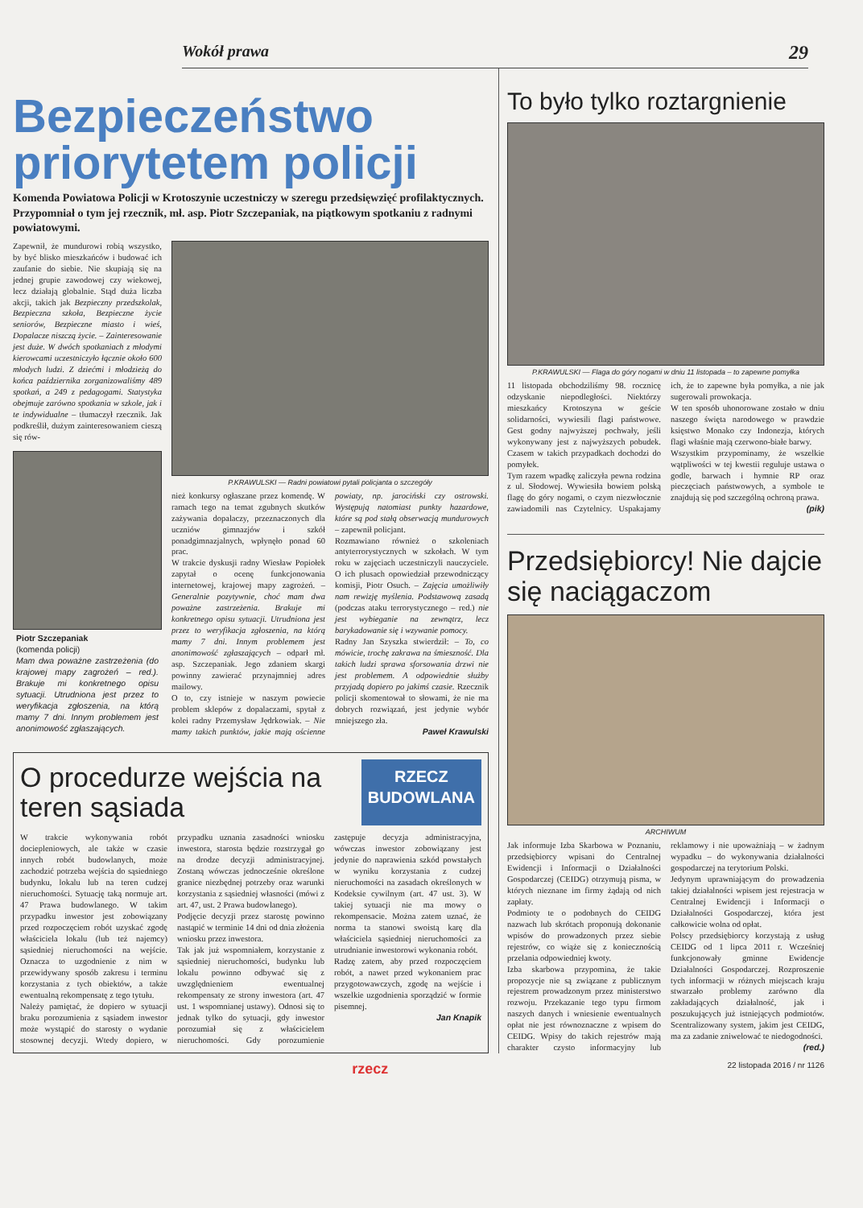Wokół prawa 29
Bezpieczeństwo priorytetem policji
Komenda Powiatowa Policji w Krotoszynie uczestniczy w szeregu przedsięwzięć profilaktycznych. Przypomniał o tym jej rzecznik, mł. asp. Piotr Szczepaniak, na piątkowym spotkaniu z radnymi powiatowymi.
Zapewnił, że mundurowi robią wszystko, by być blisko mieszkańców i budować ich zaufanie do siebie. Nie skupiają się na jednej grupie zawodowej czy wiekowej, lecz działają globalnie. Stąd duża liczba akcji, takich jak Bezpieczny przedszkolak, Bezpieczna szkoła, Bezpieczne życie seniorów, Bezpieczne miasto i wieś, Dopalacze niszczą życie. – Zainteresowanie jest duże. W dwóch spotkaniach z młodymi kierowcami uczestniczyło łącznie około 600 młodych ludzi. Z dziećmi i młodzieżą do końca października zorganizowaliśmy 489 spotkań, a 249 z pedagogami. Statystyka obejmuje zarówno spotkania w szkole, jak i te indywidualne – tłumaczył rzecznik. Jak podkreślił, dużym zainteresowaniem cieszą się rów-
Piotr Szczepaniak
(komenda policji)
Mam dwa poważne zastrzeżenia (do krajowej mapy zagrożeń – red.). Brakuje mi konkretnego opisu sytuacji. Utrudniona jest przez to weryfikacja zgłoszenia, na którą mamy 7 dni. Innym problemem jest anonimowość zgłaszających.
P.KRAWULSKI — Radni powiatowi pytali policjanta o szczegóły
nież konkursy ogłaszane przez komendę. W ramach tego na temat zgubnych skutków zażywania dopalaczy, przeznaczonych dla uczniów gimnazjów i szkół ponadgimnazjalnych, wpłynęło ponad 60 prac.
W trakcie dyskusji radny Wiesław Popiołek zapytał o ocenę funkcjonowania internetowej, krajowej mapy zagrożeń. – Generalnie pozytywnie, choć mam dwa poważne zastrzeżenia. Brakuje mi konkretnego opisu sytuacji. Utrudniona jest przez to weryfikacja zgłoszenia, na którą mamy 7 dni. Innym problemem jest anonimowość zgłaszających – odparł mł. asp. Szczepaniak. Jego zdaniem skargi powinny zawierać przynajmniej adres mailowy.
O to, czy istnieje w naszym powiecie problem sklepów z dopalaczami, spytał z kolei radny Przemysław Jędrkowiak. – Nie mamy takich punktów, jakie mają ościenne powiaty, np. jarociński czy ostrowski. Występują natomiast punkty hazardowe, które są pod stałą obserwacją mundurowych – zapewnił policjant.
Rozmawiano również o szkoleniach antyterrorystycznych w szkołach. W tym roku w zajęciach uczestniczyli nauczyciele. O ich plusach opowiedział przewodniczący komisji, Piotr Osuch. – Zajęcia umożliwiły nam rewizję myślenia. Podstawową zasadą (podczas ataku terrorystycznego – red.) nie jest wybieganie na zewnątrz, lecz barykadowanie się i wzywanie pomocy.
Radny Jan Szyszka stwierdził: – To, co mówicie, trochę zakrawa na śmieszność. Dla takich ludzi sprawa sforsowania drzwi nie jest problemem. A odpowiednie służby przyjadą dopiero po jakimś czasie. Rzecznik policji skomentował to słowami, że nie ma dobrych rozwiązań, jest jedynie wybór mniejszego zła.
Paweł Krawulski
O procedurze wejścia na teren sąsiada
RZECZ
BUDOWLANA
W trakcie wykonywania robót dociepleniowych, ale także w czasie innych robót budowlanych, może zachodzić potrzeba wejścia do sąsiedniego budynku, lokalu lub na teren cudzej nieruchomości. Sytuację taką normuje art. 47 Prawa budowlanego. W takim przypadku inwestor jest zobowiązany przed rozpoczęciem robót uzyskać zgodę właściciela lokalu (lub też najemcy) sąsiedniej nieruchomości na wejście. Oznacza to uzgodnienie z nim w przewidywany sposób zakresu i terminu korzystania z tych obiektów, a także ewentualną rekompensatę z tego tytułu.
Należy pamiętać, że dopiero w sytuacji braku porozumienia z sąsiadem inwestor może wystąpić do starosty o wydanie stosownej decyzji. Wtedy dopiero, w przypadku uznania zasadności wniosku inwestora, starosta będzie rozstrzygał go na drodze decyzji administracyjnej. Zostaną wówczas jednocześnie określone granice niezbędnej potrzeby oraz warunki korzystania z sąsiedniej własności (mówi z art. 47, ust. 2 Prawa budowlanego).
Podjęcie decyzji przez starostę powinno nastąpić w terminie 14 dni od dnia złożenia wniosku przez inwestora.
Tak jak już wspomniałem, korzystanie z sąsiedniej nieruchomości, budynku lub lokalu powinno odbywać się z uwzględnieniem ewentualnej rekompensaty ze strony inwestora (art. 47 ust. 1 wspomnianej ustawy). Odnosi się to jednak tylko do sytuacji, gdy inwestor porozumiał się z właścicielem nieruchomości. Gdy porozumienie zastępuje decyzja administracyjna, wówczas inwestor zobowiązany jest jedynie do naprawienia szkód powstałych w wyniku korzystania z cudzej nieruchomości na zasadach określonych w Kodeksie cywilnym (art. 47 ust. 3). W takiej sytuacji nie ma mowy o rekompensacie. Można zatem uznać, że norma ta stanowi swoistą karę dla właściciela sąsiedniej nieruchomości za utrudnianie inwestorowi wykonania robót.
Radzę zatem, aby przed rozpoczęciem robót, a nawet przed wykonaniem prac przygotowawczych, zgodę na wejście i wszelkie uzgodnienia sporządzić w formie pisemnej.
Jan Knapik
To było tylko roztargnienie
P.KRAWULSKI — Flaga do góry nogami w dniu 11 listopada – to zapewne pomyłka
11 listopada obchodziliśmy 98. rocznicę odzyskanie niepodległości. Niektórzy mieszkańcy Krotoszyna w geście solidarności, wywiesili flagi państwowe. Gest godny najwyższej pochwały, jeśli wykonywany jest z najwyższych pobudek. Czasem w takich przypadkach dochodzi do pomyłek.
Tym razem wpadkę zaliczyła pewna rodzina z ul. Słodowej. Wywiesiła bowiem polską flagę do góry nogami, o czym niezwłocznie zawiadomili nas Czytelnicy. Uspakajamy ich, że to zapewne była pomyłka, a nie jak sugerowali prowokacja.
W ten sposób uhonorowane zostało w dniu naszego święta narodowego w prawdzie księstwo Monako czy Indonezja, których flagi właśnie mają czerwono-białe barwy.
Wszystkim przypominamy, że wszelkie wątpliwości w tej kwestii reguluje ustawa o godle, barwach i hymnie RP oraz pieczęciach państwowych, a symbole te znajdują się pod szczególną ochroną prawa.
(pik)
Przedsiębiorcy! Nie dajcie się naciągaczom
ARCHIWUM
Jak informuje Izba Skarbowa w Poznaniu, przedsiębiorcy wpisani do Centralnej Ewidencji i Informacji o Działalności Gospodarczej (CEIDG) otrzymują pisma, w których nieznane im firmy żądają od nich zapłaty.
Podmioty te o podobnych do CEIDG nazwach lub skrótach proponują dokonanie wpisów do prowadzonych przez siebie rejestrów, co wiąże się z koniecznością przelania odpowiedniej kwoty.
Izba skarbowa przypomina, że takie propozycje nie są związane z publicznym rejestrem prowadzonym przez ministerstwo rozwoju. Przekazanie tego typu firmom naszych danych i wniesienie ewentualnych opłat nie jest równoznaczne z wpisem do CEIDG. Wpisy do takich rejestrów mają charakter czysto informacyjny lub reklamowy i nie upoważniają – w żadnym wypadku – do wykonywania działalności gospodarczej na terytorium Polski.
Jedynym uprawniającym do prowadzenia takiej działalności wpisem jest rejestracja w Centralnej Ewidencji i Informacji o Działalności Gospodarczej, która jest całkowicie wolna od opłat.
Polscy przedsiębiorcy korzystają z usług CEIDG od 1 lipca 2011 r. Wcześniej funkcjonowały gminne Ewidencje Działalności Gospodarczej. Rozproszenie tych informacji w różnych miejscach kraju stwarzało problemy zarówno dla zakładających działalność, jak i poszukujących już istniejących podmiotów. Scentralizowany system, jakim jest CEIDG, ma za zadanie zniwelować te niedogodności.
(red.)
rzecz 22 listopada 2016 / nr 1126